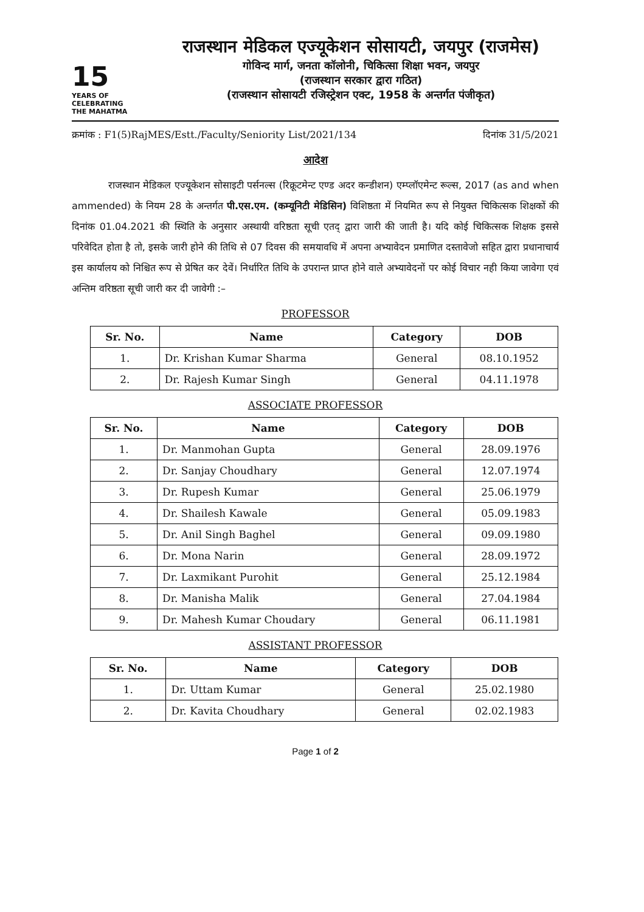15
YEARS OF
CELEBRATING
THE MAHATMA
राजस्थान मेडिकल एज्यूकेशन सोसायटी, जयपुर (राजमेस)
गोविन्द मार्ग, जनता कॉलोनी, चिकित्सा शिक्षा भवन, जयपुर
(राजस्थान सरकार द्वारा गठित)
(राजस्थान सोसायटी रजिस्ट्रेशन एक्ट, 1958 के अन्तर्गत पंजीकृत)
क्रमांक : F1(5)RajMES/Estt./Faculty/Seniority List/2021/134 दिनांक 31/5/2021
आदेश
राजस्थान मेडिकल एज्यूकेशन सोसाइटी पर्सनल्स (रिक्रूटमेन्ट एण्ड अदर कन्डीशन) एम्प्लॉएमेन्ट रूल्स, 2017 (as and when ammended) के नियम 28 के अन्तर्गत पी.एस.एम. (कम्यूनिटी मेडिसिन) विशिष्ठता में नियमित रूप से नियुक्त चिकित्सक शिक्षकों की दिनांक 01.04.2021 की स्थिति के अनुसार अस्थायी वरिष्ठता सूची एतद् द्वारा जारी की जाती है। यदि कोई चिकित्सक शिक्षक इससे परिवेदित होता है तो, इसके जारी होने की तिथि से 07 दिवस की समयावधि में अपना अभ्यावेदन प्रमाणित दस्तावेजो सहित द्वारा प्रधानाचार्य इस कार्यालय को निश्चित रूप से प्रेषित कर देवें। निर्धारित तिथि के उपरान्त प्राप्त होने वाले अभ्यावेदनों पर कोई विचार नही किया जावेगा एवं अन्तिम वरिष्ठता सूची जारी कर दी जावेगी :–
PROFESSOR
| Sr. No. | Name | Category | DOB |
| --- | --- | --- | --- |
| 1. | Dr. Krishan Kumar Sharma | General | 08.10.1952 |
| 2. | Dr. Rajesh Kumar Singh | General | 04.11.1978 |
ASSOCIATE PROFESSOR
| Sr. No. | Name | Category | DOB |
| --- | --- | --- | --- |
| 1. | Dr. Manmohan Gupta | General | 28.09.1976 |
| 2. | Dr. Sanjay Choudhary | General | 12.07.1974 |
| 3. | Dr. Rupesh Kumar | General | 25.06.1979 |
| 4. | Dr. Shailesh Kawale | General | 05.09.1983 |
| 5. | Dr. Anil Singh Baghel | General | 09.09.1980 |
| 6. | Dr. Mona Narin | General | 28.09.1972 |
| 7. | Dr. Laxmikant Purohit | General | 25.12.1984 |
| 8. | Dr. Manisha Malik | General | 27.04.1984 |
| 9. | Dr. Mahesh Kumar Choudary | General | 06.11.1981 |
ASSISTANT PROFESSOR
| Sr. No. | Name | Category | DOB |
| --- | --- | --- | --- |
| 1. | Dr. Uttam Kumar | General | 25.02.1980 |
| 2. | Dr. Kavita Choudhary | General | 02.02.1983 |
Page 1 of 2